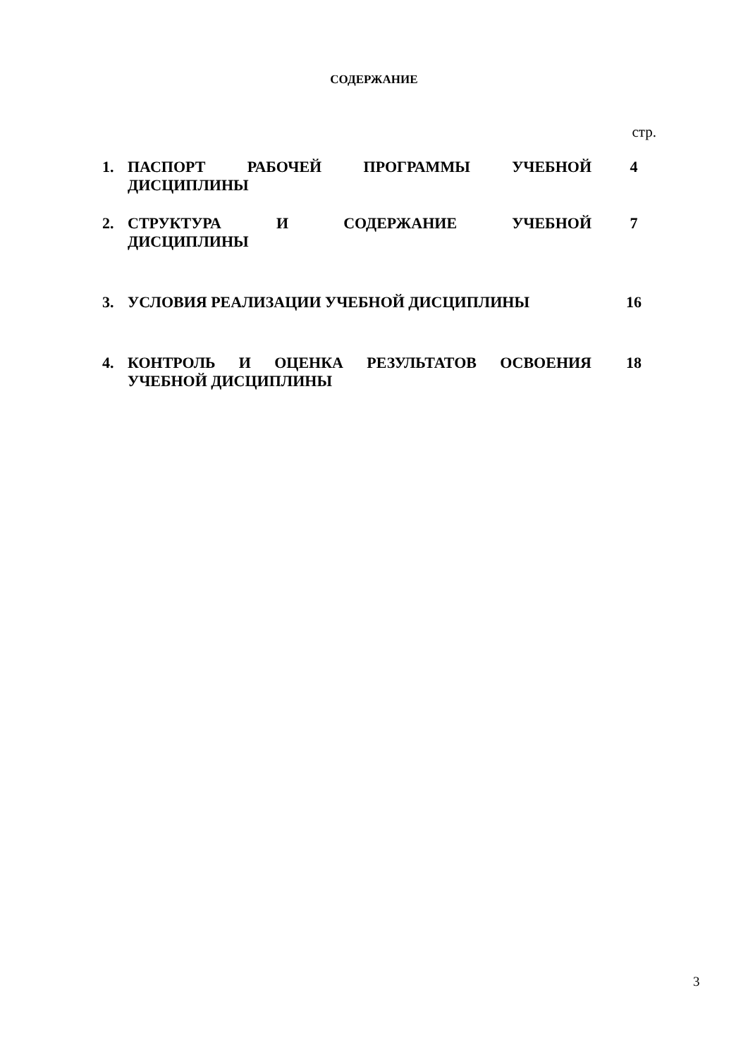СОДЕРЖАНИЕ
стр.
| 1. | ПАСПОРТ РАБОЧЕЙ ПРОГРАММЫ УЧЕБНОЙ ДИСЦИПЛИНЫ | 4 |
| 2. | СТРУКТУРА И СОДЕРЖАНИЕ УЧЕБНОЙ ДИСЦИПЛИНЫ | 7 |
| 3. | УСЛОВИЯ РЕАЛИЗАЦИИ УЧЕБНОЙ ДИСЦИПЛИНЫ | 16 |
| 4. | КОНТРОЛЬ И ОЦЕНКА РЕЗУЛЬТАТОВ ОСВОЕНИЯ УЧЕБНОЙ ДИСЦИПЛИНЫ | 18 |
3